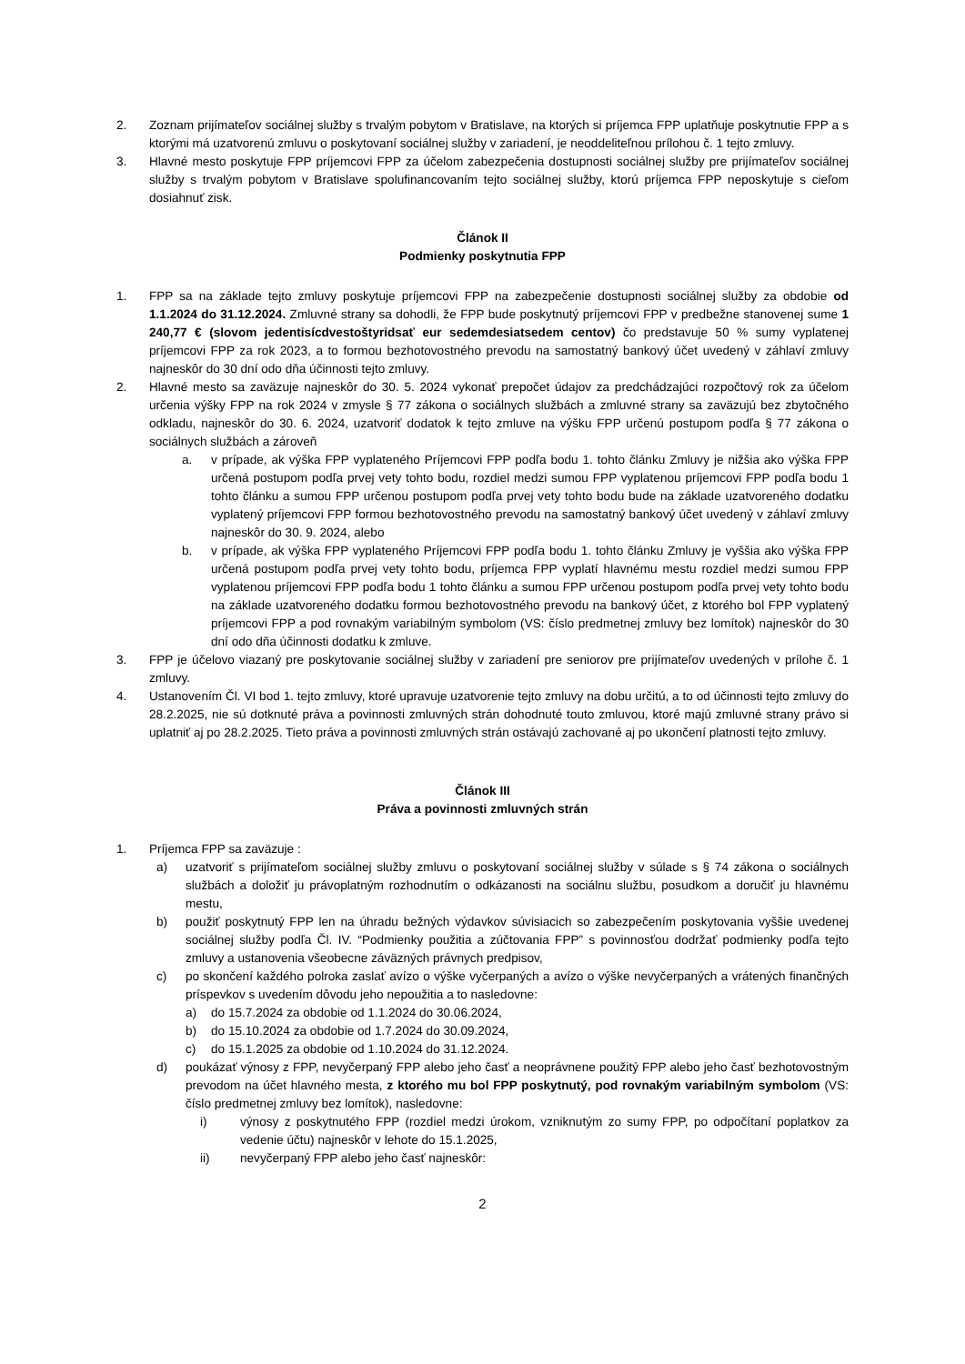2. Zoznam prijímateľov sociálnej služby s trvalým pobytom v Bratislave, na ktorých si príjemca FPP uplatňuje poskytnutie FPP a s ktorými má uzatvorenú zmluvu o poskytovaní sociálnej služby v zariadení, je neoddeliteľnou prílohou č. 1 tejto zmluvy.
3. Hlavné mesto poskytuje FPP príjemcovi FPP za účelom zabezpečenia dostupnosti sociálnej služby pre prijímateľov sociálnej služby s trvalým pobytom v Bratislave spolufinancovaním tejto sociálnej služby, ktorú príjemca FPP neposkytuje s cieľom dosiahnuť zisk.
Článok II
Podmienky poskytnutia FPP
1. FPP sa na základe tejto zmluvy poskytuje príjemcovi FPP na zabezpečenie dostupnosti sociálnej služby za obdobie od 1.1.2024 do 31.12.2024. Zmluvné strany sa dohodli, že FPP bude poskytnutý príjemcovi FPP v predbežne stanovenej sume 1 240,77 € (slovom jedentisícdvestoštyridsať eur sedemdesiatsedem centov) čo predstavuje 50 % sumy vyplatenej príjemcovi FPP za rok 2023, a to formou bezhotovostného prevodu na samostatný bankový účet uvedený v záhlaví zmluvy najneskôr do 30 dní odo dňa účinnosti tejto zmluvy.
2. Hlavné mesto sa zaväzuje najneskôr do 30. 5. 2024 vykonať prepočet údajov za predchádzajúci rozpočtový rok za účelom určenia výšky FPP na rok 2024 v zmysle § 77 zákona o sociálnych službách a zmluvné strany sa zaväzujú bez zbytočného odkladu, najneskôr do 30. 6. 2024, uzatvoriť dodatok k tejto zmluve na výšku FPP určenú postupom podľa § 77 zákona o sociálnych službách a zároveň
a. v prípade, ak výška FPP vyplateného Príjemcovi FPP podľa bodu 1. tohto článku Zmluvy je nižšia ako výška FPP určená postupom podľa prvej vety tohto bodu, rozdiel medzi sumou FPP vyplatenou príjemcovi FPP podľa bodu 1 tohto článku a sumou FPP určenou postupom podľa prvej vety tohto bodu bude na základe uzatvoreného dodatku vyplatený príjemcovi FPP formou bezhotovostného prevodu na samostatný bankový účet uvedený v záhlaví zmluvy najneskôr do 30. 9. 2024, alebo
b. v prípade, ak výška FPP vyplateného Príjemcovi FPP podľa bodu 1. tohto článku Zmluvy je vyššia ako výška FPP určená postupom podľa prvej vety tohto bodu, príjemca FPP vyplatí hlavnému mestu rozdiel medzi sumou FPP vyplatenou príjemcovi FPP podľa bodu 1 tohto článku a sumou FPP určenou postupom podľa prvej vety tohto bodu na základe uzatvoreného dodatku formou bezhotovostného prevodu na bankový účet, z ktorého bol FPP vyplatený príjemcovi FPP a pod rovnakým variabilným symbolom (VS: číslo predmetnej zmluvy bez lomítok) najneskôr do 30 dní odo dňa účinnosti dodatku k zmluve.
3. FPP je účelovo viazaný pre poskytovanie sociálnej služby v zariadení pre seniorov pre prijímateľov uvedených v prílohe č. 1 zmluvy.
4. Ustanovením Čl. VI bod 1. tejto zmluvy, ktoré upravuje uzatvorenie tejto zmluvy na dobu určitú, a to od účinnosti tejto zmluvy do 28.2.2025, nie sú dotknuté práva a povinnosti zmluvných strán dohodnuté touto zmluvou, ktoré majú zmluvné strany právo si uplatniť aj po 28.2.2025. Tieto práva a povinnosti zmluvných strán ostávajú zachované aj po ukončení platnosti tejto zmluvy.
Článok III
Práva a povinnosti zmluvných strán
1. Príjemca FPP sa zaväzuje :
a) uzatvoriť s prijímateľom sociálnej služby zmluvu o poskytovaní sociálnej služby v súlade s § 74 zákona o sociálnych službách a doložiť ju právoplatným rozhodnutím o odkázanosti na sociálnu službu, posudkom a doručiť ju hlavnému mestu,
b) použiť poskytnutý FPP len na úhradu bežných výdavkov súvisiacich so zabezpečením poskytovania vyššie uvedenej sociálnej služby podľa Čl. IV. “Podmienky použitia a zúčtovania FPP” s povinnosťou dodržať podmienky podľa tejto zmluvy a ustanovenia všeobecne záväzných právnych predpisov,
c) po skončení každého polroka zaslať avízo o výške vyčerpaných a avízo o výške nevyčerpaných a vrátených finančných príspevkov s uvedením dôvodu jeho nepoužitia a to nasledovne:
a) do 15.7.2024 za obdobie od 1.1.2024 do 30.06.2024,
b) do 15.10.2024 za obdobie od 1.7.2024 do 30.09.2024,
c) do 15.1.2025 za obdobie od 1.10.2024 do 31.12.2024.
d) poukázať výnosy z FPP, nevyčerpaný FPP alebo jeho časť a neoprávnene použitý FPP alebo jeho časť bezhotovostným prevodom na účet hlavného mesta, z ktorého mu bol FPP poskytnutý, pod rovnakým variabilným symbolom (VS: číslo predmetnej zmluvy bez lomítok), nasledovne:
i) výnosy z poskytnutého FPP (rozdiel medzi úrokom, vzniknutým zo sumy FPP, po odpočítaní poplatkov za vedenie účtu) najneskôr v lehote do 15.1.2025,
ii) nevyčerpaný FPP alebo jeho časť najneskôr:
2